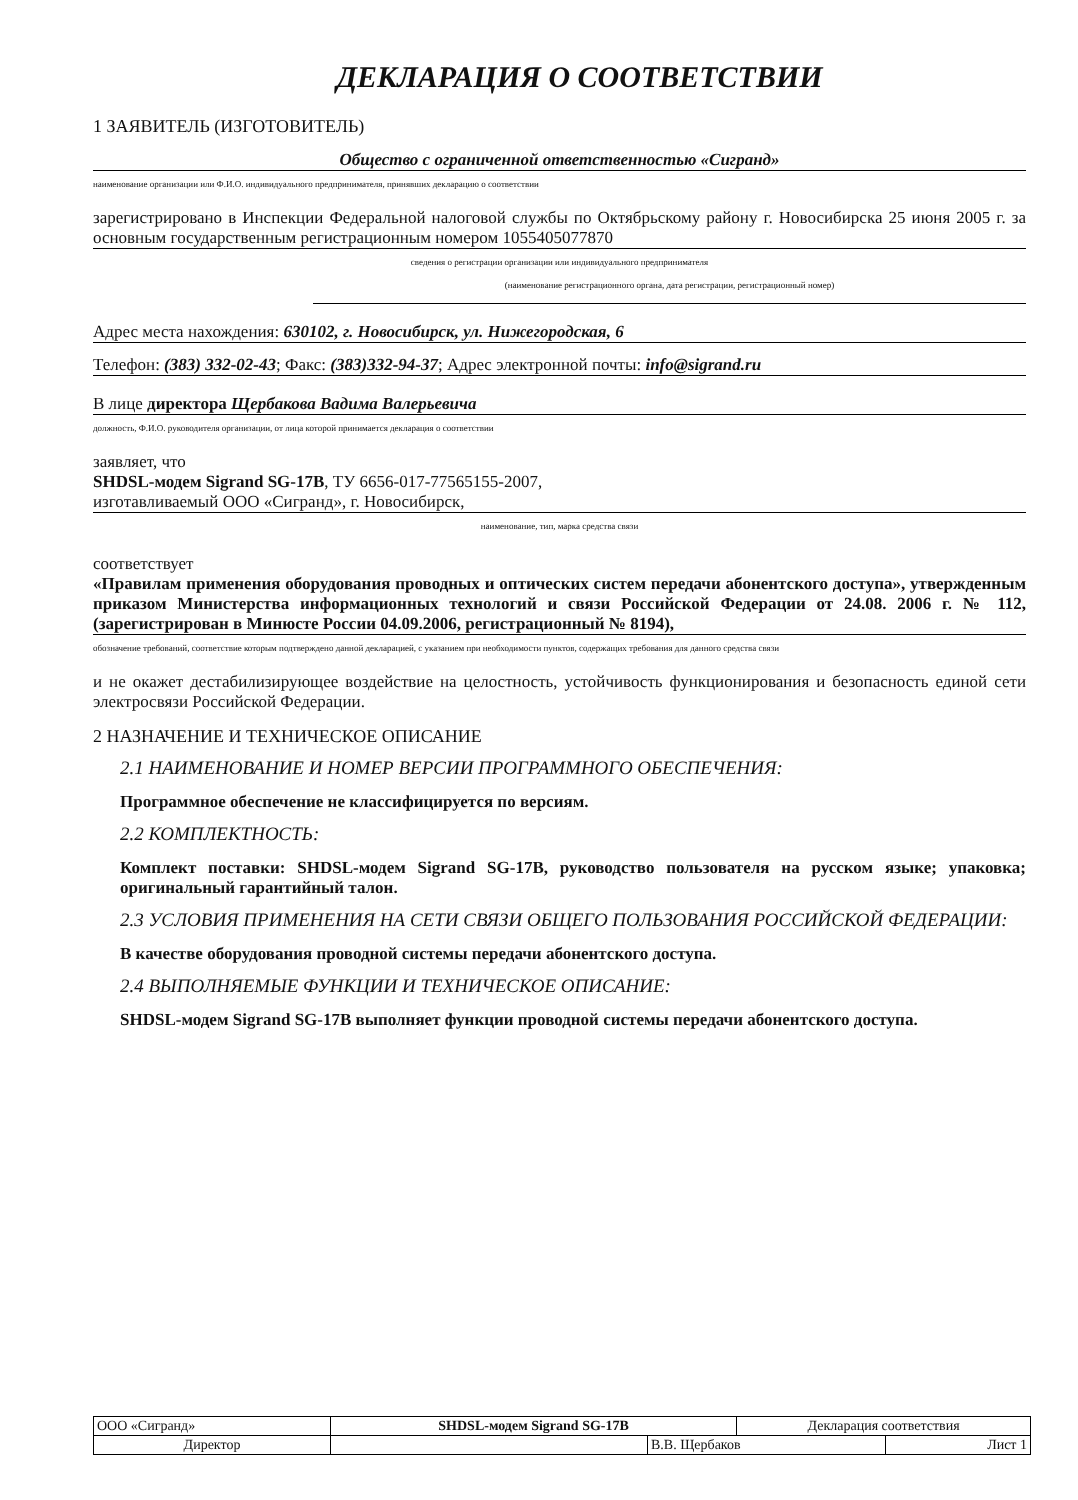ДЕКЛАРАЦИЯ О СООТВЕТСТВИИ
1 ЗАЯВИТЕЛЬ (ИЗГОТОВИТЕЛЬ)
Общество с ограниченной ответственностью «Сигранд»
наименование организации или Ф.И.О. индивидуального предпринимателя, принявших декларацию о соответствии
зарегистрировано в Инспекции Федеральной налоговой службы по Октябрьскому району г. Новосибирска 25 июня 2005 г. за основным государственным регистрационным номером 1055405077870
сведения о регистрации организации или индивидуального предпринимателя
(наименование регистрационного органа, дата регистрации, регистрационный номер)
Адрес места нахождения: 630102, г. Новосибирск, ул. Нижегородская, 6
Телефон: (383) 332-02-43; Факс: (383)332-94-37; Адрес электронной почты: info@sigrand.ru
В лице директора Щербакова Вадима Валерьевича
должность, Ф.И.О. руководителя организации, от лица которой принимается декларация о соответствии
заявляет, что
SHDSL-модем Sigrand SG-17B, ТУ 6656-017-77565155-2007,
изготавливаемый ООО «Сигранд», г. Новосибирск,
наименование, тип, марка средства связи
соответствует
«Правилам применения оборудования проводных и оптических систем передачи абонентского доступа», утвержденным приказом Министерства информационных технологий и связи Российской Федерации от 24.08. 2006 г. № 112, (зарегистрирован в Минюсте России 04.09.2006, регистрационный № 8194),
обозначение требований, соответствие которым подтверждено данной декларацией, с указанием при необходимости пунктов, содержащих требования для данного средства связи
и не окажет дестабилизирующее воздействие на целостность, устойчивость функционирования и безопасность единой сети электросвязи Российской Федерации.
2 НАЗНАЧЕНИЕ И ТЕХНИЧЕСКОЕ ОПИСАНИЕ
2.1 НАИМЕНОВАНИЕ И НОМЕР ВЕРСИИ ПРОГРАММНОГО ОБЕСПЕЧЕНИЯ:
Программное обеспечение не классифицируется по версиям.
2.2 КОМПЛЕКТНОСТЬ:
Комплект поставки: SHDSL-модем Sigrand SG-17B, руководство пользователя на русском языке; упаковка; оригинальный гарантийный талон.
2.3 УСЛОВИЯ ПРИМЕНЕНИЯ НА СЕТИ СВЯЗИ ОБЩЕГО ПОЛЬЗОВАНИЯ РОССИЙСКОЙ ФЕДЕРАЦИИ:
В качестве оборудования проводной системы передачи абонентского доступа.
2.4 ВЫПОЛНЯЕМЫЕ ФУНКЦИИ И ТЕХНИЧЕСКОЕ ОПИСАНИЕ:
SHDSL-модем Sigrand SG-17B выполняет функции проводной системы передачи абонентского доступа.
| ООО «Сигранд» | SHDSL-модем Sigrand SG-17B | | Декларация соответствия | |
| Директор | | В.В. Щербаков | | Лист 1 |